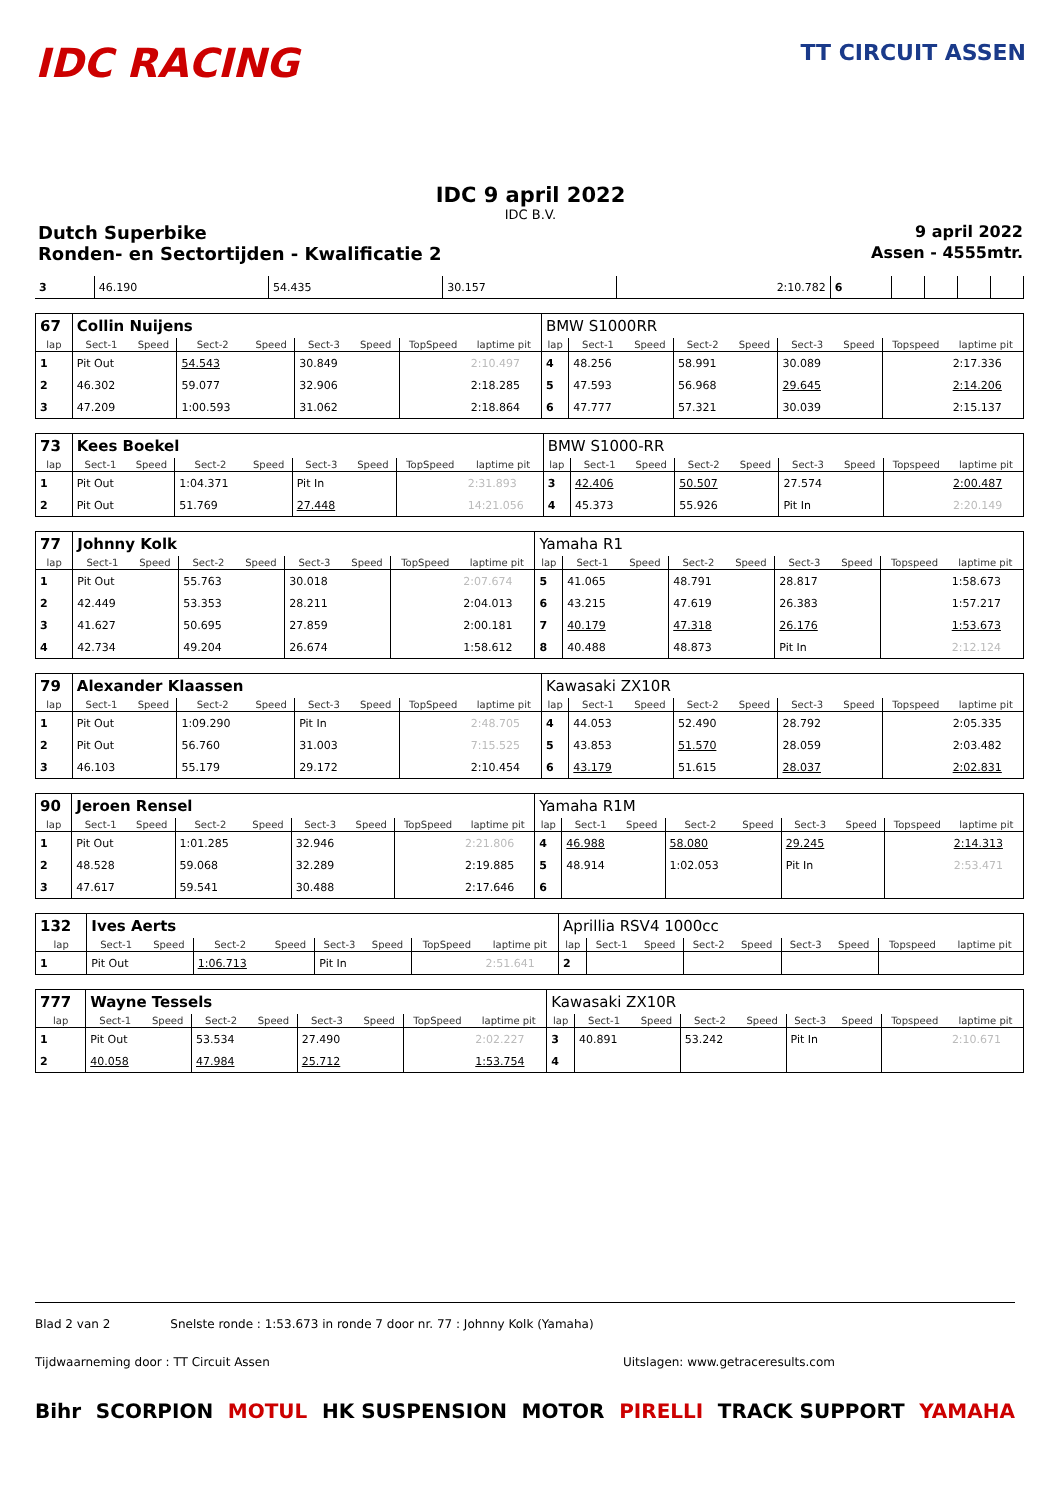IDC RACING
TT CIRCUIT ASSEN
IDC 9 april 2022
IDC B.V.
Dutch Superbike 9 april 2022
Ronden- en Sectortijden - Kwalificatie 2
Assen - 4555mtr.
| 3 | 46.190 | 54.435 | 30.157 | 2:10.782 | 6 | | | | |
| 67 | Collin Nuijens | | | | | | | | BMW S1000RR | | | | | | | | |
| lap | Sect-1 | Speed | Sect-2 | Speed | Sect-3 | Speed | TopSpeed | laptime pit | lap | Sect-1 | Speed | Sect-2 | Speed | Sect-3 | Speed | Topspeed | laptime pit |
| 1 | Pit Out | | 54.543 | | 30.849 | | | 2:10.497 | 4 | 48.256 | | 58.991 | | 30.089 | | | 2:17.336 |
| 2 | 46.302 | | 59.077 | | 32.906 | | | 2:18.285 | 5 | 47.593 | | 56.968 | | 29.645 | | | 2:14.206 |
| 3 | 47.209 | | 1:00.593 | | 31.062 | | | 2:18.864 | 6 | 47.777 | | 57.321 | | 30.039 | | | 2:15.137 |
| 73 | Kees Boekel | | | | | | | | BMW S1000-RR | | | | | | | | |
| lap | Sect-1 | Speed | Sect-2 | Speed | Sect-3 | Speed | TopSpeed | laptime pit | lap | Sect-1 | Speed | Sect-2 | Speed | Sect-3 | Speed | Topspeed | laptime pit |
| 1 | Pit Out | | 1:04.371 | | Pit In | | | 2:31.893 | 3 | 42.406 | | 50.507 | | 27.574 | | | 2:00.487 |
| 2 | Pit Out | | 51.769 | | 27.448 | | | 14:21.056 | 4 | 45.373 | | 55.926 | | Pit In | | | 2:20.149 |
| 77 | Johnny Kolk | | | | | | | | Yamaha R1 | | | | | | | | |
| lap | Sect-1 | Speed | Sect-2 | Speed | Sect-3 | Speed | TopSpeed | laptime pit | lap | Sect-1 | Speed | Sect-2 | Speed | Sect-3 | Speed | Topspeed | laptime pit |
| 1 | Pit Out | | 55.763 | | 30.018 | | | 2:07.674 | 5 | 41.065 | | 48.791 | | 28.817 | | | 1:58.673 |
| 2 | 42.449 | | 53.353 | | 28.211 | | | 2:04.013 | 6 | 43.215 | | 47.619 | | 26.383 | | | 1:57.217 |
| 3 | 41.627 | | 50.695 | | 27.859 | | | 2:00.181 | 7 | 40.179 | | 47.318 | | 26.176 | | | 1:53.673 |
| 4 | 42.734 | | 49.204 | | 26.674 | | | 1:58.612 | 8 | 40.488 | | 48.873 | | Pit In | | | 2:12.124 |
| 79 | Alexander Klaassen | | | | | | | | Kawasaki ZX10R | | | | | | | | |
| lap | Sect-1 | Speed | Sect-2 | Speed | Sect-3 | Speed | TopSpeed | laptime pit | lap | Sect-1 | Speed | Sect-2 | Speed | Sect-3 | Speed | Topspeed | laptime pit |
| 1 | Pit Out | | 1:09.290 | | Pit In | | | 2:48.705 | 4 | 44.053 | | 52.490 | | 28.792 | | | 2:05.335 |
| 2 | Pit Out | | 56.760 | | 31.003 | | | 7:15.525 | 5 | 43.853 | | 51.570 | | 28.059 | | | 2:03.482 |
| 3 | 46.103 | | 55.179 | | 29.172 | | | 2:10.454 | 6 | 43.179 | | 51.615 | | 28.037 | | | 2:02.831 |
| 90 | Jeroen Rensel | | | | | | | | Yamaha R1M | | | | | | | | |
| lap | Sect-1 | Speed | Sect-2 | Speed | Sect-3 | Speed | TopSpeed | laptime pit | lap | Sect-1 | Speed | Sect-2 | Speed | Sect-3 | Speed | Topspeed | laptime pit |
| 1 | Pit Out | | 1:01.285 | | 32.946 | | | 2:21.806 | 4 | 46.988 | | 58.080 | | 29.245 | | | 2:14.313 |
| 2 | 48.528 | | 59.068 | | 32.289 | | | 2:19.885 | 5 | 48.914 | | 1:02.053 | | Pit In | | | 2:53.471 |
| 3 | 47.617 | | 59.541 | | 30.488 | | | 2:17.646 | 6 | | | | | | | | |
| 132 | Ives Aerts | | | | | | | | Aprillia RSV4 1000cc | | | | | | | | |
| lap | Sect-1 | Speed | Sect-2 | Speed | Sect-3 | Speed | TopSpeed | laptime pit | lap | Sect-1 | Speed | Sect-2 | Speed | Sect-3 | Speed | Topspeed | laptime pit |
| 1 | Pit Out | | 1:06.713 | | Pit In | | | 2:51.641 | 2 | | | | | | | | |
| 777 | Wayne Tessels | | | | | | | | Kawasaki ZX10R | | | | | | | | |
| lap | Sect-1 | Speed | Sect-2 | Speed | Sect-3 | Speed | TopSpeed | laptime pit | lap | Sect-1 | Speed | Sect-2 | Speed | Sect-3 | Speed | Topspeed | laptime pit |
| 1 | Pit Out | | 53.534 | | 27.490 | | | 2:02.227 | 3 | 40.891 | | 53.242 | | Pit In | | | 2:10.671 |
| 2 | 40.058 | | 47.984 | | 25.712 | | | 1:53.754 | 4 | | | | | | | | |
Blad 2 van 2 Snelste ronde : 1:53.673 in ronde 7 door nr. 77 : Johnny Kolk (Yamaha)
Tijdwaarneming door : TT Circuit Assen Uitslagen: www.getraceresults.com
Bihr SCORPION MOTUL HK SUSPENSION MOTOR PIRELLI TRACK SUPPORT YAMAHA